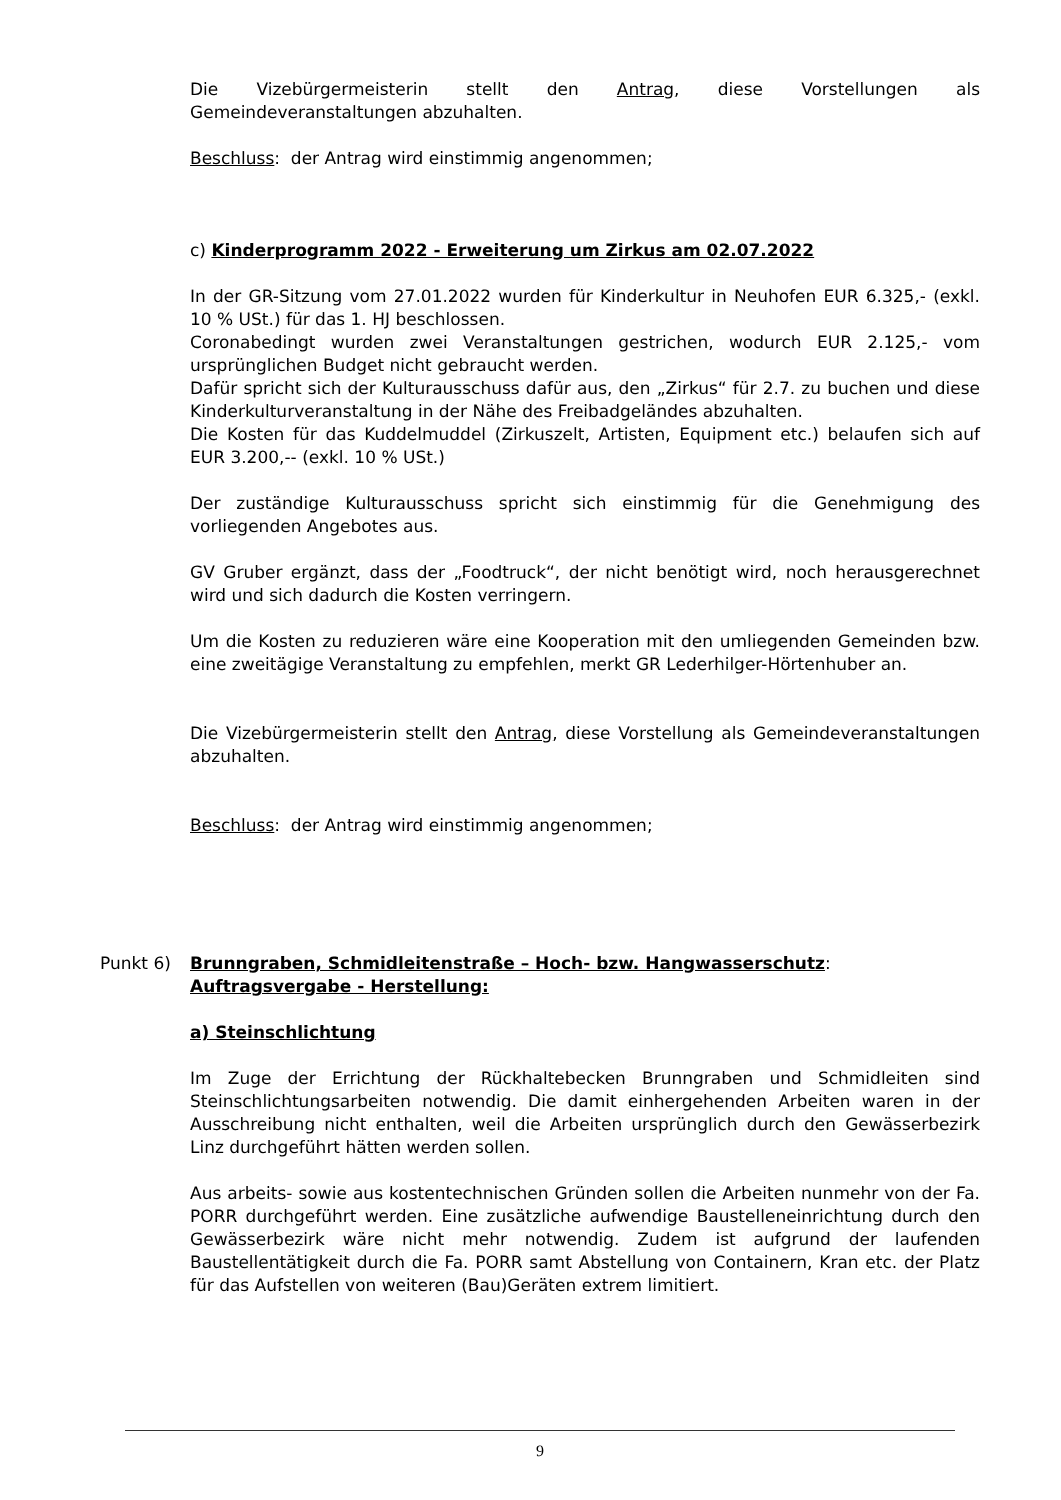Die Vizebürgermeisterin stellt den Antrag, diese Vorstellungen als
Gemeindeveranstaltungen abzuhalten.
Beschluss: der Antrag wird einstimmig angenommen;
c) Kinderprogramm 2022 - Erweiterung um Zirkus am 02.07.2022
In der GR-Sitzung vom 27.01.2022 wurden für Kinderkultur in Neuhofen EUR 6.325,- (exkl. 10 % USt.) für das 1. HJ beschlossen.
Coronabedingt wurden zwei Veranstaltungen gestrichen, wodurch EUR 2.125,- vom ursprünglichen Budget nicht gebraucht werden.
Dafür spricht sich der Kulturausschuss dafür aus, den „Zirkus“ für 2.7. zu buchen und diese Kinderkulturveranstaltung in der Nähe des Freibadgeländes abzuhalten.
Die Kosten für das Kuddelmuddel (Zirkuszelt, Artisten, Equipment etc.) belaufen sich auf EUR 3.200,-- (exkl. 10 % USt.)
Der zuständige Kulturausschuss spricht sich einstimmig für die Genehmigung des vorliegenden Angebotes aus.
GV Gruber ergänzt, dass der „Foodtruck“, der nicht benötigt wird, noch herausgerechnet wird und sich dadurch die Kosten verringern.
Um die Kosten zu reduzieren wäre eine Kooperation mit den umliegenden Gemeinden bzw. eine zweitägige Veranstaltung zu empfehlen, merkt GR Lederhilger-Hörtenhuber an.
Die Vizebürgermeisterin stellt den Antrag, diese Vorstellung als Gemeindeveranstaltungen abzuhalten.
Beschluss: der Antrag wird einstimmig angenommen;
Punkt 6) Brunngraben, Schmidleitenstraße – Hoch- bzw. Hangwasserschutz:
Auftragsvergabe - Herstellung:
a) Steinschlichtung
Im Zuge der Errichtung der Rückhaltebecken Brunngraben und Schmidleiten sind Steinschlichtungsarbeiten notwendig. Die damit einhergehenden Arbeiten waren in der Ausschreibung nicht enthalten, weil die Arbeiten ursprünglich durch den Gewässerbezirk Linz durchgeführt hätten werden sollen.
Aus arbeits- sowie aus kostentechnischen Gründen sollen die Arbeiten nunmehr von der Fa. PORR durchgeführt werden. Eine zusätzliche aufwendige Baustelleneinrichtung durch den Gewässerbezirk wäre nicht mehr notwendig. Zudem ist aufgrund der laufenden Baustellentätigkeit durch die Fa. PORR samt Abstellung von Containern, Kran etc. der Platz für das Aufstellen von weiteren (Bau)Geräten extrem limitiert.
9